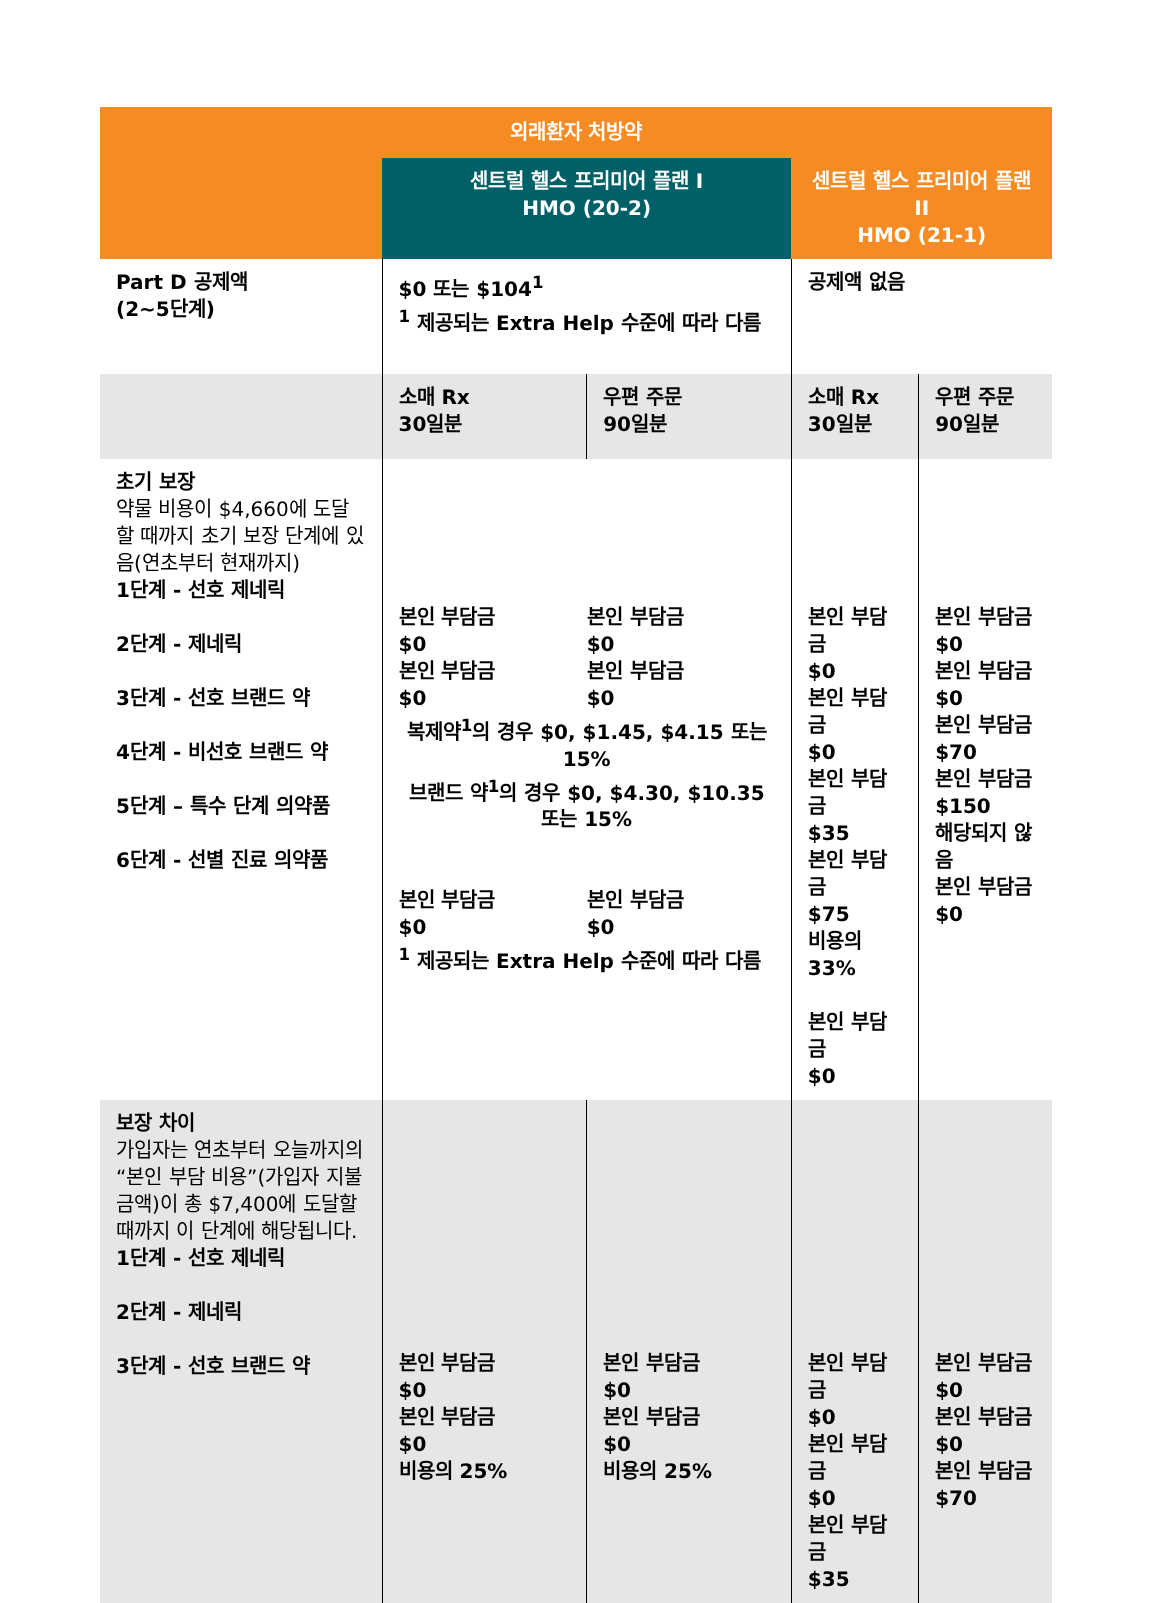| 외래환자 처방약 | | | | |
| --- | --- | --- | --- | --- |
| | 센트럴 헬스 프리미어 플랜 I HMO (20-2) | | 센트럴 헬스 프리미어 플랜 II HMO (21-1) | |
| Part D 공제액 (2~5단계) | $0 또는 $104<sup>1</sup> <sup>1</sup> 제공되는 Extra Help 수준에 따라 다름 | | 공제액 없음 | |
| | 소매 Rx 30일분 | 우편 주문 90일분 | 소매 Rx 30일분 | 우편 주문 90일분 |
| 초기 보장 약물 비용이 $4,660에 도달할 때까지 초기 보장 단계에 있음(연초부터 현재까지) 1단계 - 선호 제네릭 2단계 - 제네릭 3단계 - 선호 브랜드 약 4단계 - 비선호 브랜드 약 5단계 – 특수 단계 의약품 6단계 - 선별 진료 의약품 | 본인 부담금 $0 본인 부담금 $0 본인 부담금 $0 본인 부담금 $0 복제약<sup>1</sup>의 경우 $0, $1.45, $4.15 또는 15% 브랜드 약<sup>1</sup>의 경우 $0, $4.30, $10.35 또는 15% 본인 부담금 $0 본인 부담금 $0 <sup>1</sup> 제공되는 Extra Help 수준에 따라 다름 | | 본인 부담금 $0 본인 부담금 $0 본인 부담금 $35 본인 부담금 $75 비용의 33% 본인 부담금 $0 | 본인 부담금 $0 본인 부담금 $0 본인 부담금 $70 본인 부담금 $150 해당되지 않음 본인 부담금 $0 |
| 보장 차이 가입자는 연초부터 오늘까지의 “본인 부담 비용”(가입자 지불 금액)이 총 $7,400에 도달할 때까지 이 단계에 해당됩니다. 1단계 - 선호 제네릭 2단계 - 제네릭 3단계 - 선호 브랜드 약 | 본인 부담금 $0 본인 부담금 $0 비용의 25% | 본인 부담금 $0 본인 부담금 $0 비용의 25% | 본인 부담금 $0 본인 부담금 $0 본인 부담금 $35 | 본인 부담금 $0 본인 부담금 $0 본인 부담금 $70 |